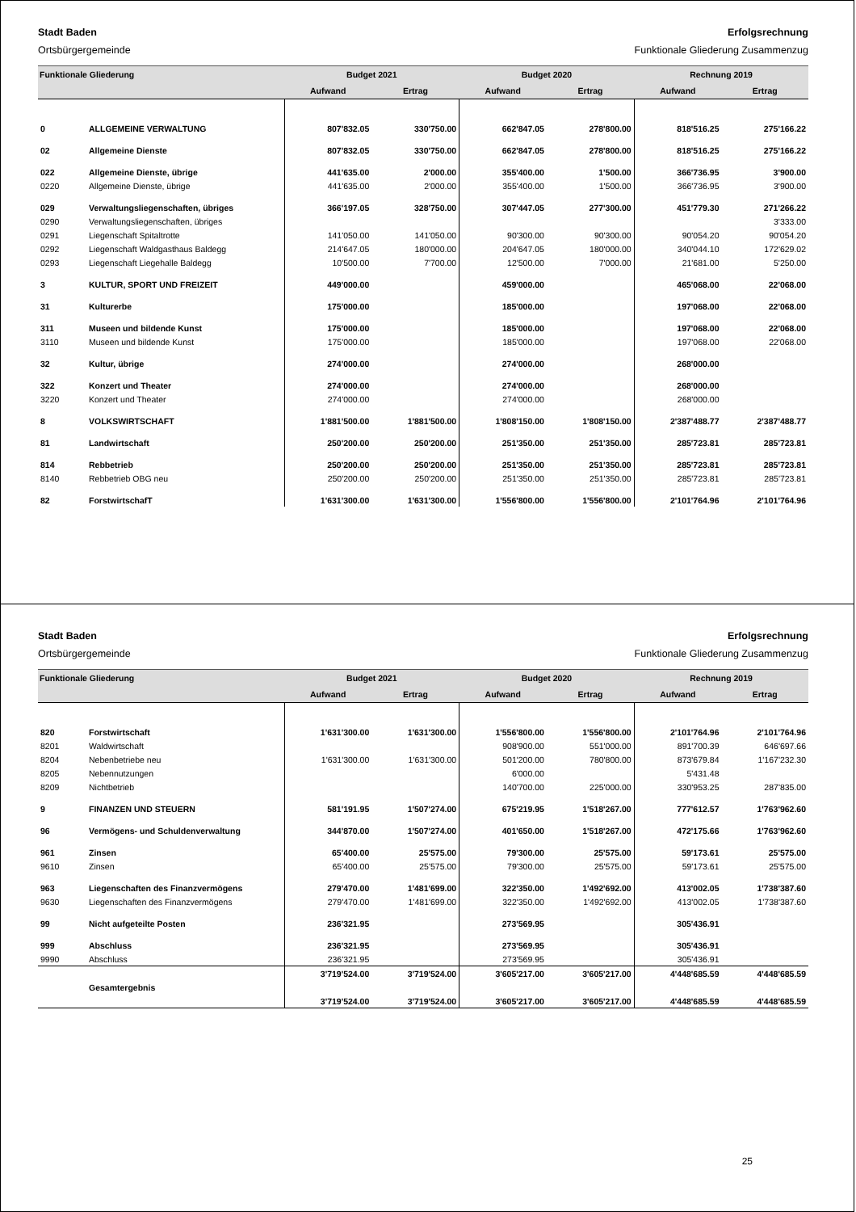Stadt Baden Erfolgsrechnung
Ortsbürgergemeinde Funktionale Gliederung Zusammenzug
| Funktionale Gliederung | | Budget 2021 | | Budget 2020 | | Rechnung 2019 | |
| --- | --- | --- | --- | --- | --- | --- | --- |
| | | Aufwand | Ertrag | Aufwand | Ertrag | Aufwand | Ertrag |
| 0 | ALLGEMEINE VERWALTUNG | 807'832.05 | 330'750.00 | 662'847.05 | 278'800.00 | 818'516.25 | 275'166.22 |
| 02 | Allgemeine Dienste | 807'832.05 | 330'750.00 | 662'847.05 | 278'800.00 | 818'516.25 | 275'166.22 |
| 022 | Allgemeine Dienste, übrige | 441'635.00 | 2'000.00 | 355'400.00 | 1'500.00 | 366'736.95 | 3'900.00 |
| 0220 | Allgemeine Dienste, übrige | 441'635.00 | 2'000.00 | 355'400.00 | 1'500.00 | 366'736.95 | 3'900.00 |
| 029 | Verwaltungsliegenschaften, übriges | 366'197.05 | 328'750.00 | 307'447.05 | 277'300.00 | 451'779.30 | 271'266.22 |
| 0290 | Verwaltungsliegenschaften, übriges | | | | | | 3'333.00 |
| 0291 | Liegenschaft Spitaltrotte | 141'050.00 | 141'050.00 | 90'300.00 | 90'300.00 | 90'054.20 | 90'054.20 |
| 0292 | Liegenschaft Waldgasthaus Baldegg | 214'647.05 | 180'000.00 | 204'647.05 | 180'000.00 | 340'044.10 | 172'629.02 |
| 0293 | Liegenschaft Liegehalle Baldegg | 10'500.00 | 7'700.00 | 12'500.00 | 7'000.00 | 21'681.00 | 5'250.00 |
| 3 | KULTUR, SPORT UND FREIZEIT | 449'000.00 | | 459'000.00 | | 465'068.00 | 22'068.00 |
| 31 | Kulturerbe | 175'000.00 | | 185'000.00 | | 197'068.00 | 22'068.00 |
| 311 | Museen und bildende Kunst | 175'000.00 | | 185'000.00 | | 197'068.00 | 22'068.00 |
| 3110 | Museen und bildende Kunst | 175'000.00 | | 185'000.00 | | 197'068.00 | 22'068.00 |
| 32 | Kultur, übrige | 274'000.00 | | 274'000.00 | | 268'000.00 | |
| 322 | Konzert und Theater | 274'000.00 | | 274'000.00 | | 268'000.00 | |
| 3220 | Konzert und Theater | 274'000.00 | | 274'000.00 | | 268'000.00 | |
| 8 | VOLKSWIRTSCHAFT | 1'881'500.00 | 1'881'500.00 | 1'808'150.00 | 1'808'150.00 | 2'387'488.77 | 2'387'488.77 |
| 81 | Landwirtschaft | 250'200.00 | 250'200.00 | 251'350.00 | 251'350.00 | 285'723.81 | 285'723.81 |
| 814 | Rebbetrieb | 250'200.00 | 250'200.00 | 251'350.00 | 251'350.00 | 285'723.81 | 285'723.81 |
| 8140 | Rebbetrieb OBG neu | 250'200.00 | 250'200.00 | 251'350.00 | 251'350.00 | 285'723.81 | 285'723.81 |
| 82 | ForstwirtschafT | 1'631'300.00 | 1'631'300.00 | 1'556'800.00 | 1'556'800.00 | 2'101'764.96 | 2'101'764.96 |
Stadt Baden Erfolgsrechnung
Ortsbürgergemeinde Funktionale Gliederung Zusammenzug
| Funktionale Gliederung | | Budget 2021 | | Budget 2020 | | Rechnung 2019 | |
| --- | --- | --- | --- | --- | --- | --- | --- |
| | | Aufwand | Ertrag | Aufwand | Ertrag | Aufwand | Ertrag |
| 820 | Forstwirtschaft | 1'631'300.00 | 1'631'300.00 | 1'556'800.00 | 1'556'800.00 | 2'101'764.96 | 2'101'764.96 |
| 8201 | Waldwirtschaft | | | 908'900.00 | 551'000.00 | 891'700.39 | 646'697.66 |
| 8204 | Nebenbetriebe neu | 1'631'300.00 | 1'631'300.00 | 501'200.00 | 780'800.00 | 873'679.84 | 1'167'232.30 |
| 8205 | Nebennutzungen | | | 6'000.00 | | 5'431.48 | |
| 8209 | Nichtbetrieb | | | 140'700.00 | 225'000.00 | 330'953.25 | 287'835.00 |
| 9 | FINANZEN UND STEUERN | 581'191.95 | 1'507'274.00 | 675'219.95 | 1'518'267.00 | 777'612.57 | 1'763'962.60 |
| 96 | Vermögens- und Schuldenverwaltung | 344'870.00 | 1'507'274.00 | 401'650.00 | 1'518'267.00 | 472'175.66 | 1'763'962.60 |
| 961 | Zinsen | 65'400.00 | 25'575.00 | 79'300.00 | 25'575.00 | 59'173.61 | 25'575.00 |
| 9610 | Zinsen | 65'400.00 | 25'575.00 | 79'300.00 | 25'575.00 | 59'173.61 | 25'575.00 |
| 963 | Liegenschaften des Finanzvermögens | 279'470.00 | 1'481'699.00 | 322'350.00 | 1'492'692.00 | 413'002.05 | 1'738'387.60 |
| 9630 | Liegenschaften des Finanzvermögens | 279'470.00 | 1'481'699.00 | 322'350.00 | 1'492'692.00 | 413'002.05 | 1'738'387.60 |
| 99 | Nicht aufgeteilte Posten | 236'321.95 | | 273'569.95 | | 305'436.91 | |
| 999 | Abschluss | 236'321.95 | | 273'569.95 | | 305'436.91 | |
| 9990 | Abschluss | 236'321.95 | | 273'569.95 | | 305'436.91 | |
| | | 3'719'524.00 | 3'719'524.00 | 3'605'217.00 | 3'605'217.00 | 4'448'685.59 | 4'448'685.59 |
| | Gesamtergebnis | | | | | | |
| | | 3'719'524.00 | 3'719'524.00 | 3'605'217.00 | 3'605'217.00 | 4'448'685.59 | 4'448'685.59 |
25